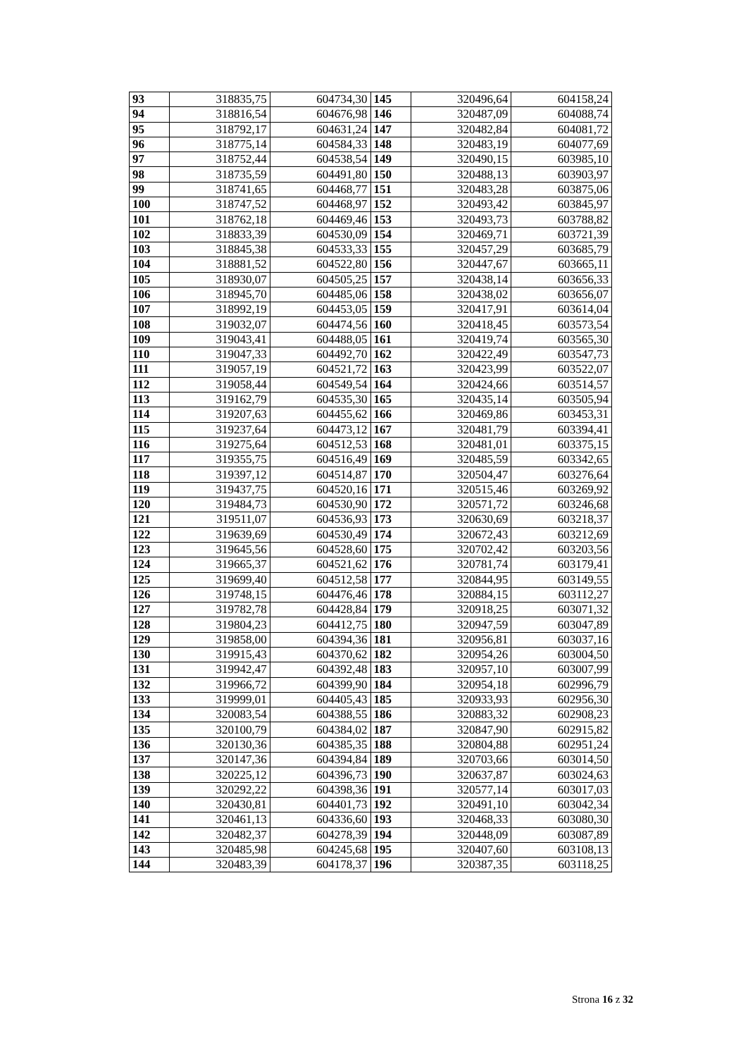| 93 | 318835,75 | 604734,30 | 145 | 320496,64 | 604158,24 |
| 94 | 318816,54 | 604676,98 | 146 | 320487,09 | 604088,74 |
| 95 | 318792,17 | 604631,24 | 147 | 320482,84 | 604081,72 |
| 96 | 318775,14 | 604584,33 | 148 | 320483,19 | 604077,69 |
| 97 | 318752,44 | 604538,54 | 149 | 320490,15 | 603985,10 |
| 98 | 318735,59 | 604491,80 | 150 | 320488,13 | 603903,97 |
| 99 | 318741,65 | 604468,77 | 151 | 320483,28 | 603875,06 |
| 100 | 318747,52 | 604468,97 | 152 | 320493,42 | 603845,97 |
| 101 | 318762,18 | 604469,46 | 153 | 320493,73 | 603788,82 |
| 102 | 318833,39 | 604530,09 | 154 | 320469,71 | 603721,39 |
| 103 | 318845,38 | 604533,33 | 155 | 320457,29 | 603685,79 |
| 104 | 318881,52 | 604522,80 | 156 | 320447,67 | 603665,11 |
| 105 | 318930,07 | 604505,25 | 157 | 320438,14 | 603656,33 |
| 106 | 318945,70 | 604485,06 | 158 | 320438,02 | 603656,07 |
| 107 | 318992,19 | 604453,05 | 159 | 320417,91 | 603614,04 |
| 108 | 319032,07 | 604474,56 | 160 | 320418,45 | 603573,54 |
| 109 | 319043,41 | 604488,05 | 161 | 320419,74 | 603565,30 |
| 110 | 319047,33 | 604492,70 | 162 | 320422,49 | 603547,73 |
| 111 | 319057,19 | 604521,72 | 163 | 320423,99 | 603522,07 |
| 112 | 319058,44 | 604549,54 | 164 | 320424,66 | 603514,57 |
| 113 | 319162,79 | 604535,30 | 165 | 320435,14 | 603505,94 |
| 114 | 319207,63 | 604455,62 | 166 | 320469,86 | 603453,31 |
| 115 | 319237,64 | 604473,12 | 167 | 320481,79 | 603394,41 |
| 116 | 319275,64 | 604512,53 | 168 | 320481,01 | 603375,15 |
| 117 | 319355,75 | 604516,49 | 169 | 320485,59 | 603342,65 |
| 118 | 319397,12 | 604514,87 | 170 | 320504,47 | 603276,64 |
| 119 | 319437,75 | 604520,16 | 171 | 320515,46 | 603269,92 |
| 120 | 319484,73 | 604530,90 | 172 | 320571,72 | 603246,68 |
| 121 | 319511,07 | 604536,93 | 173 | 320630,69 | 603218,37 |
| 122 | 319639,69 | 604530,49 | 174 | 320672,43 | 603212,69 |
| 123 | 319645,56 | 604528,60 | 175 | 320702,42 | 603203,56 |
| 124 | 319665,37 | 604521,62 | 176 | 320781,74 | 603179,41 |
| 125 | 319699,40 | 604512,58 | 177 | 320844,95 | 603149,55 |
| 126 | 319748,15 | 604476,46 | 178 | 320884,15 | 603112,27 |
| 127 | 319782,78 | 604428,84 | 179 | 320918,25 | 603071,32 |
| 128 | 319804,23 | 604412,75 | 180 | 320947,59 | 603047,89 |
| 129 | 319858,00 | 604394,36 | 181 | 320956,81 | 603037,16 |
| 130 | 319915,43 | 604370,62 | 182 | 320954,26 | 603004,50 |
| 131 | 319942,47 | 604392,48 | 183 | 320957,10 | 603007,99 |
| 132 | 319966,72 | 604399,90 | 184 | 320954,18 | 602996,79 |
| 133 | 319999,01 | 604405,43 | 185 | 320933,93 | 602956,30 |
| 134 | 320083,54 | 604388,55 | 186 | 320883,32 | 602908,23 |
| 135 | 320100,79 | 604384,02 | 187 | 320847,90 | 602915,82 |
| 136 | 320130,36 | 604385,35 | 188 | 320804,88 | 602951,24 |
| 137 | 320147,36 | 604394,84 | 189 | 320703,66 | 603014,50 |
| 138 | 320225,12 | 604396,73 | 190 | 320637,87 | 603024,63 |
| 139 | 320292,22 | 604398,36 | 191 | 320577,14 | 603017,03 |
| 140 | 320430,81 | 604401,73 | 192 | 320491,10 | 603042,34 |
| 141 | 320461,13 | 604336,60 | 193 | 320468,33 | 603080,30 |
| 142 | 320482,37 | 604278,39 | 194 | 320448,09 | 603087,89 |
| 143 | 320485,98 | 604245,68 | 195 | 320407,60 | 603108,13 |
| 144 | 320483,39 | 604178,37 | 196 | 320387,35 | 603118,25 |
Strona 16 z 32